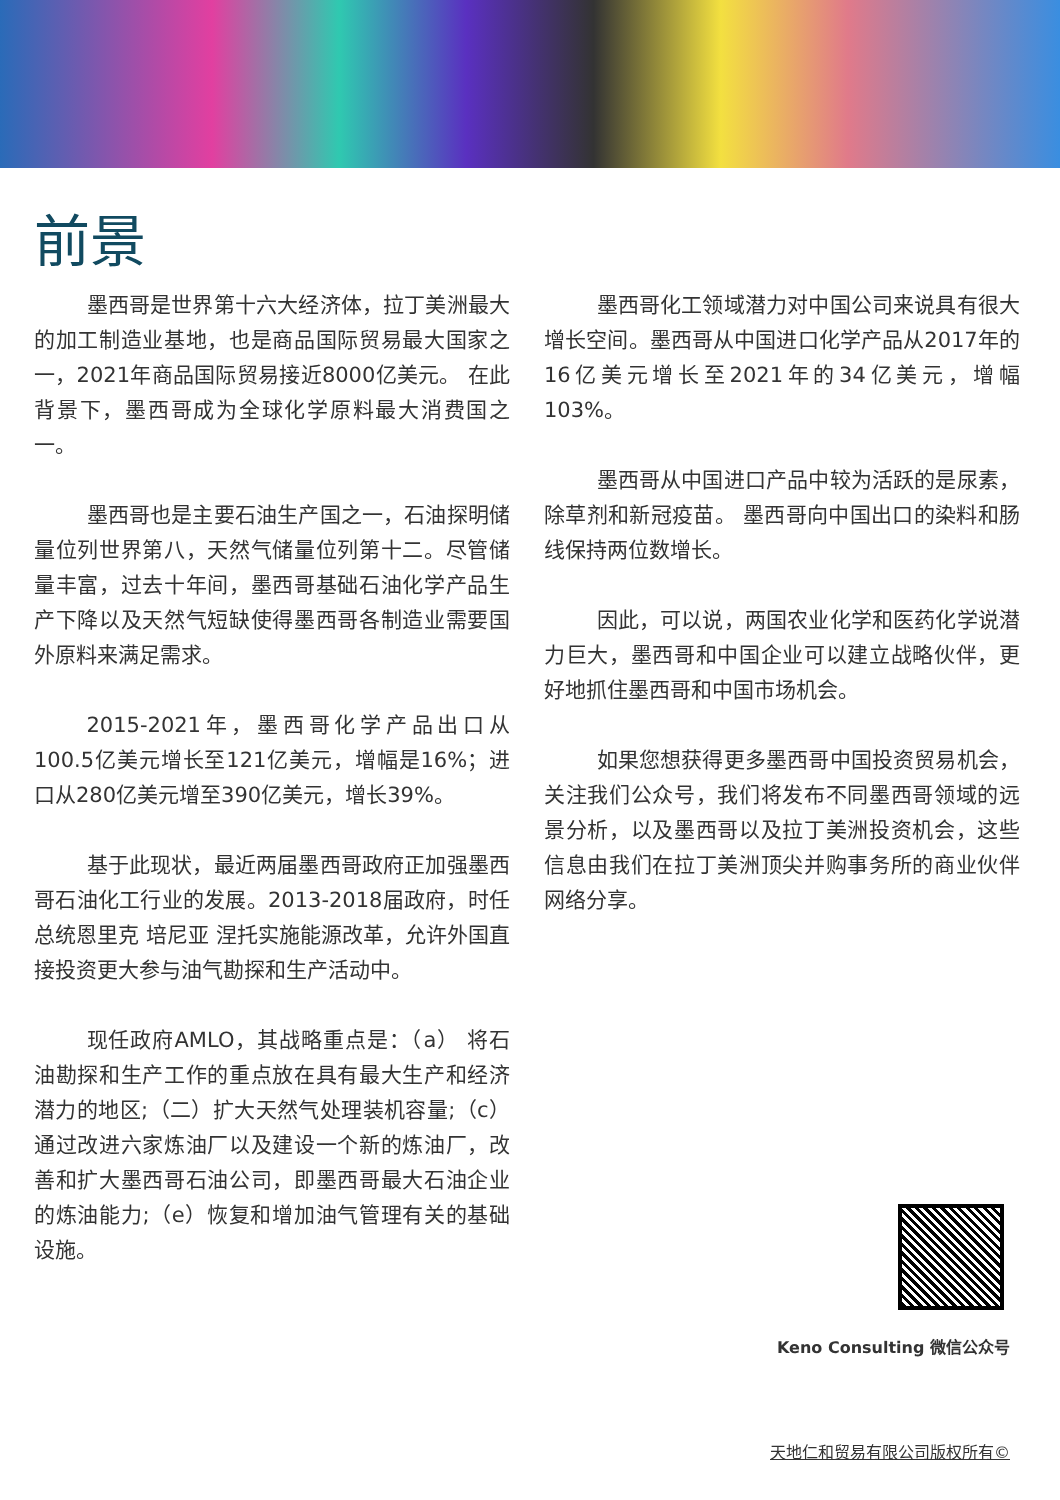前景
墨西哥是世界第十六大经济体，拉丁美洲最大的加工制造业基地，也是商品国际贸易最大国家之一，2021年商品国际贸易接近8000亿美元。 在此背景下，墨西哥成为全球化学原料最大消费国之一。
墨西哥也是主要石油生产国之一，石油探明储量位列世界第八，天然气储量位列第十二。尽管储量丰富，过去十年间，墨西哥基础石油化学产品生产下降以及天然气短缺使得墨西哥各制造业需要国外原料来满足需求。
2015-2021年，墨西哥化学产品出口从100.5亿美元增长至121亿美元，增幅是16%；进口从280亿美元增至390亿美元，增长39%。
基于此现状，最近两届墨西哥政府正加强墨西哥石油化工行业的发展。2013-2018届政府，时任总统恩里克 培尼亚 涅托实施能源改革，允许外国直接投资更大参与油气勘探和生产活动中。
现任政府AMLO，其战略重点是：（a） 将石油勘探和生产工作的重点放在具有最大生产和经济潜力的地区;（二）扩大天然气处理装机容量;（c）通过改进六家炼油厂以及建设一个新的炼油厂，改善和扩大墨西哥石油公司，即墨西哥最大石油企业的炼油能力;（e）恢复和增加油气管理有关的基础设施。
墨西哥化工领域潜力对中国公司来说具有很大增长空间。墨西哥从中国进口化学产品从2017年的16亿美元增长至2021年的34亿美元，增幅103%。
墨西哥从中国进口产品中较为活跃的是尿素，除草剂和新冠疫苗。 墨西哥向中国出口的染料和肠线保持两位数增长。
因此，可以说，两国农业化学和医药化学说潜力巨大，墨西哥和中国企业可以建立战略伙伴，更好地抓住墨西哥和中国市场机会。
如果您想获得更多墨西哥中国投资贸易机会，关注我们公众号，我们将发布不同墨西哥领域的远景分析，以及墨西哥以及拉丁美洲投资机会，这些信息由我们在拉丁美洲顶尖并购事务所的商业伙伴网络分享。
Keno Consulting 微信公众号
天地仁和贸易有限公司版权所有©